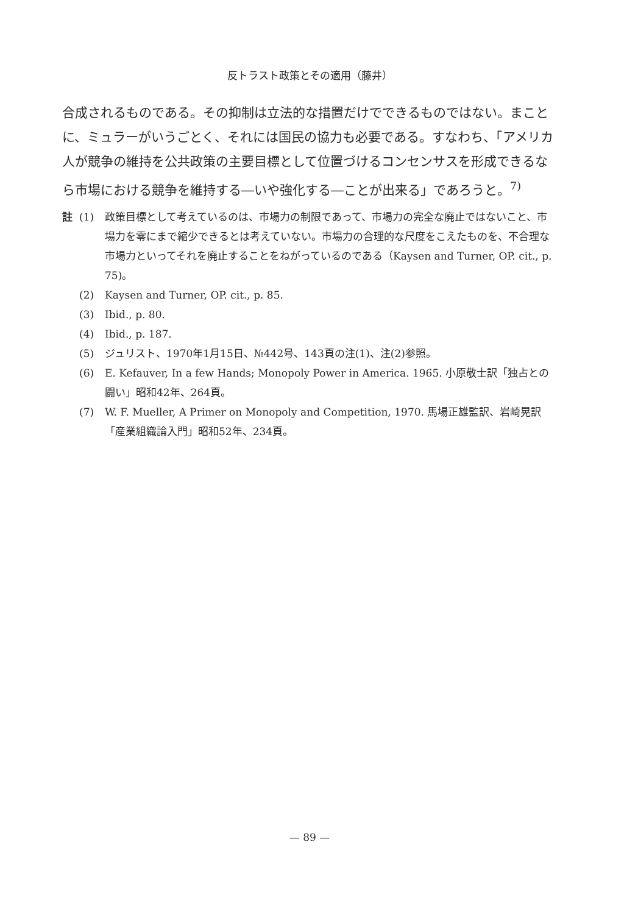反トラスト政策とその適用（藤井）
合成されるものである。その抑制は立法的な措置だけでできるものではない。まことに、ミュラーがいうごとく、それには国民の協力も必要である。すなわち、「アメリカ人が競争の維持を公共政策の主要目標として位置づけるコンセンサスを形成できるなら市場における競争を維持する―いや強化する―ことが出来る」であろうと。<sup>7)</sup>
註 (1) 政策目標として考えているのは、市場力の制限であって、市場力の完全な廃止ではないこと、市場力を零にまで縮少できるとは考えていない。市場力の合理的な尺度をこえたものを、不合理な市場力といってそれを廃止することをねがっているのである（Kaysen and Turner, OP. cit., p. 75)。
(2) Kaysen and Turner, OP. cit., p. 85.
(3) Ibid., p. 80.
(4) Ibid., p. 187.
(5) ジュリスト、1970年1月15日、№442号、143頁の注(1)、注(2)参照。
(6) E. Kefauver, In a few Hands; Monopoly Power in America. 1965. 小原敬士訳「独占との闘い」昭和42年、264頁。
(7) W. F. Mueller, A Primer on Monopoly and Competition, 1970. 馬場正雄監訳、岩崎晃訳「産業組織論入門」昭和52年、234頁。
— 89 —